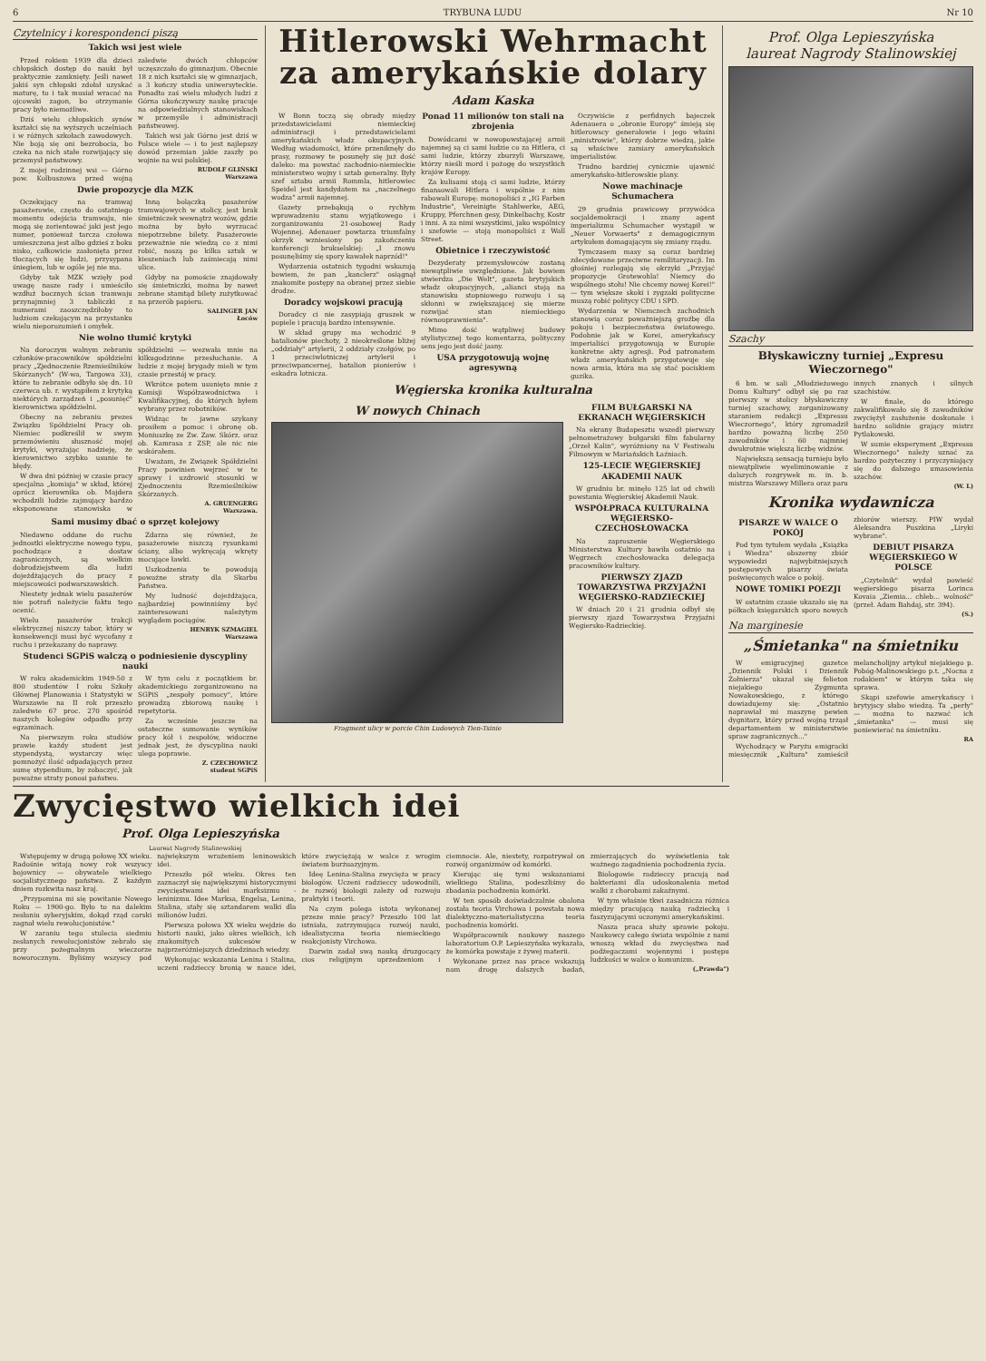6 TRYBUNA LUDU Nr 10
Czytelnicy i korespondenci piszą
Takich wsi jest wiele
Przed rokiem 1939 dla dzieci chłopskich dostęp do nauki był praktycznie zamknięty. Jeśli nawet jakiś syn chłopski zdołał uzyskać maturę, to i tak musiał wracać na ojcowski zagon, bo otrzymanie pracy było niemożliwe.
Dziś wielu chłopskich synów kształci się na wyższych uczelniach i w różnych szkołach zawodowych. Nie boją się oni bezrobocia, bo czeka na nich stałe rozwijający się przemysł państwowy.
Z mojej rodzinnej wsi — Górno pow. Kolbuszowa przed wojną zaledwie dwóch chłopców uczęszczało do gimnazjum. Obecnie 18 z nich kształci się w gimnazjach, a 3 kończy studia uniwersyteckie. Ponadto zaś wielu młodych ludzi z Górna ukończywszy naukę pracuje na odpowiedzialnych stanowiskach w przemyśle i administracji państwowej.
Takich wsi jak Górno jest dziś w Polsce wiele — i to jest najlepszy dowód przemian jakie zaszły po wojnie na wsi polskiej.
RUDOLF GLIŃSKI
Warszawa
Dwie propozycje dla MZK
Oczekujący na tramwaj pasażerowie, często do ostatniego momentu odejścia tramwaju, nie mogą się zorientować jaki jest jego numer, ponieważ tarcza czołowa umieszczona jest albo gdzieś z boku nisko, całkowicie zasłonięta przez tłoczących się ludzi, przysypana śniegiem, lub w ogóle jej nie ma.
Gdyby tak MZK wzięły pod uwagę nasze rady i umieściło wzdłuż bocznych ścian tramwaju przynajmniej 3 tabliczki z numerami zaoszczędziłoby to ludziom czekającym na przystanku wielu nieporozumień i omyłek.
Inną bolączką pasażerów tramwajowych w stolicy, jest brak śmietniczek wewnątrz wozów, gdzie można by było wyrzucać niepotrzebne bilety. Pasażerowie przeważnie nie wiedzą co z nimi robić, noszą po kilka sztuk w kieszeniach lub zaśmiecają nimi ulice.
Gdyby na pomoście znajdowały się śmietniczki, można by nawet zebrane stamtąd bilety zużytkować na przerób papieru.
SALINGER JAN
Łoców
Nie wolno tłumić krytyki
Na doroczym walnym zebraniu członków-pracowników spółdzielni pracy „Zjednoczenie Rzemieślników Skórzanych" (W-wa, Targowa 33), które to zebranie odbyło się dn. 10 czerwca ub. r. wystąpiłem z krytyką niektórych zarządzeń i „posunięć" kierownictwa spółdzielni.
Obecny na zebraniu prezes Związku Spółdzielni Pracy ob. Niemiec podkreślił w swym przemówieniu słuszność mojej krytyki, wyrażając nadzieję, że kierownictwo szybko usunie te błędy.
W dwa dni później w czasie pracy specjalna „komisja" w skład, której oprócz kierownika ob. Majdera wchodzili ludzie zajmujący bardzo eksponowane stanowiska w spółdzielni — wezwała mnie na kilkugodzinne przesłuchanie. A ludzie z mojej brygady mieli w tym czasie przestój w pracy.
Wkrótce potem usunięto mnie z Komisji Współzawodnictwa i Kwalifikacyjnej, do których byłem wybrany przez robotników.
Widząc te jawne szykany prosiłem o pomoc i obronę ob. Moniuszkę ze Zw. Zaw. Skórz. oraz ob. Kamrasa z ZSP, ale nic nie wskórałem.
Uważam, że Związek Spółdzielni Pracy powinien wejrzeć w te sprawy i uzdrowić stosunki w Zjednoczeniu Rzemieślników Skórzanych.
A. GRUENGERG
Warszawa.
Sami musimy dbać o sprzęt kolejowy
Niedawno oddane do ruchu jednostki elektryczne nowego typu, pochodzące z dostaw zagranicznych, są wielkim dobrodziejstwem dla ludzi dojeżdżających do pracy z miejscowości podwarszawskich.
Niestety jednak wielu pasażerów nie potrafi należycie faktu tego ocenić.
Wielu pasażerów trakcji elektrycznej niszczy tabor, który w konsekwencji musi być wycofany z ruchu i przekazany do naprawy.
Zdarza się również, że pasażerowie niszczą rysunkami ściany, albo wykręcają wkręty mocujące ławki.
Uszkodzenia te powodują poważne straty dla Skarbu Państwa.
My ludność dojeżdżająca, najbardziej powinniśmy być zainteresowani należytym wyglądem pociągów.
HENRYK SZMAGIEL
Warszawa
Studenci SGPiS walczą o podniesienie dyscypliny nauki
W roku akademickim 1949-50 z 800 studentów I roku Szkoły Głównej Planowania i Statystyki w Warszawie na II rok przeszło zaledwie 67 proc. 270 spośród naszych kolegów odpadło przy egzaminach.
Na pierwszym roku studiów prawie każdy student jest stypendystą, wystarczy więc pomnożyć ilość odpadających przez sumę stypendium, by zobaczyć, jak poważne straty ponosi państwo.
W tym celu z początkiem br. akademickiego zorganizowano na SGPiS „zespoły pomocy", które prowadzą zbiorową naukę i repetytoria.
Za wcześnie jeszcze na ostateczne sumowanie wyników pracy kół i zespołów, widoczne jednak jest, że dyscyplina nauki ulega poprawie.
Z. CZECHOWICZ
student SGPiS
Hitlerowski Wehrmacht
za amerykańskie dolary
Adam Kaska
W Bonn toczą się obrady między przedstawicielami niemieckiej administracji i przedstawicielami amerykańskich władz okupacyjnych. Według wiadomości, które przeniknęły do prasy, rozmowy te posunęły się już dość daleko: ma powstać zachodnio-niemieckie ministerstwo wojny i sztab generalny. Były szef sztabu armii Rommla, hitlerowiec Speidel jest kandydatem na „naczelnego wodza" armii najemnej.
Gazety przebąkują o rychłym wprowadzeniu stanu wyjątkowego i zorganizowaniu 21-osobowej Rady Wojennej. Adenauer powtarza triumfalny okrzyk wzniesiony po zakończeniu konferencji brukselskiej: „I znowu posunęliśmy się spory kawałek naprzód!"
Wydarzenia ostatnich tygodni wskazują bowiem, że pan „kanclerz" osiągnął znakomite postępy na obranej przez siebie drodze.
Doradcy wojskowi pracują
Doradcy ci nie zasypiają gruszek w popiele i pracują bardzo intensywnie.
W skład grupy ma wchodzić 9 batalionów piechoty, 2 nieokreślone bliżej „oddziały" artylerii, 2 oddziały czołgów, po 1 przeciwlotniczej artylerii i przeciwpancernej, batalion pionierów i eskadra lotnicza.
Ponad 11 milionów ton stali na zbrojenia
Dowódcami w nowopowstającej armii najemnej są ci sami ludzie co za Hitlera, ci sami ludzie, którzy zburzyli Warszawę, którzy nieśli mord i pożogę do wszystkich krajów Europy.
Za kulisami stoją ci sami ludzie, którzy finansowali Hitlera i wspólnie z nim rabowali Europę: monopoliści z „IG Farben Industrie", Vereinigte Stahlwerke, AEG, Kruppy, Pferchnen gesy, Dinkelbachy, Kostr i inni. A za nimi wszystkimi, jako wspólnicy i szefowie — stoją monopoliści z Wall Street.
Obietnice i rzeczywistość
Dezyderaty przemysłowców zostaną niewątpliwie uwzględnione. Jak bowiem stwierdza „Die Welt", gazeta brytyjskich władz okupacyjnych, „alianci stoją na stanowisku stopniowego rozwoju i są skłonni w zwiększającej się mierze rozwijać stan niemieckiego równouprawnienia".
Mimo dość wątpliwej budowy stylistycznej tego komentarza, polityczny sens jego jest dość jasny.
USA przygotowują wojnę agresywną
Oczywiście z perfidnych bajeczek Adenauera o „obronie Europy" śmieją się hitlerowscy generałowie i jego właśni „ministrowie", którzy dobrze wiedzą, jakie są właściwe zamiary amerykańskich imperialistów.
Trudno bardziej cynicznie ujawnić amerykańsko-hitlerowskie plany.
Nowe machinacje Schumachera
29 grudnia prawicowy przywódca socjaldemokracji i znany agent imperializmu Schumacher wystąpił w „Neuer Vorwaerts" z demagogicznym artykułem domagającym się zmiany rządu.
Tymczasem masy są coraz bardziej zdecydowane przeciwne remilitaryzacji. Im głośniej rozlegają się okrzyki „Przyjąć propozycje Grotewohla! Niemcy do wspólnego stołu! Nie chcemy nowej Korei!" — tym większe skoki i zygzaki polityczne muszą robić politycy CDU i SPD.
Wydarzenia w Niemczech zachodnich stanowią coraz poważniejszą groźbę dla pokoju i bezpieczeństwa światowego. Podobnie jak w Korei, amerykańscy imperialiści przygotowują w Europie konkretne akty agresji. Pod patronatem władz amerykańskich przygotowuje się nowa armia, która ma się stać pociskiem guzika.
Węgierska kronika kulturalna
W nowych Chinach
Fragment ulicy w porcie Chin Ludowych Tien-Tsinie
FILM BUŁGARSKI NA EKRANACH WĘGIERSKICH
Na ekrany Budapesztu wszedł pierwszy pełnometrażowy bułgarski film fabularny „Orzeł Kalin", wyróżniony na V Festiwalu Filmowym w Mariańskich Łaźniach.
125-LECIE WĘGIERSKIEJ AKADEMII NAUK
W grudniu br. minęło 125 lat od chwili powstania Węgierskiej Akademii Nauk.
WSPÓŁPRACA KULTURALNA WĘGIERSKO-CZECHOSŁOWACKA
Na zaproszenie Węgierskiego Ministerstwa Kultury bawiła ostatnio na Węgrzech czechosłowacka delegacja pracowników kultury.
PIERWSZY ZJAZD TOWARZYSTWA PRZYJAŹNI WĘGIERSKO-RADZIECKIEJ
W dniach 20 i 21 grudnia odbył się pierwszy zjazd Towarzystwa Przyjaźni Węgiersko-Radzieckiej.
Prof. Olga Lepieszyńska
laureat Nagrody Stalinowskiej
Szachy
Błyskawiczny turniej „Expresu Wieczornego"
6 bm. w sali „Młodzieżowego Domu Kultury" odbył się po raz pierwszy w stolicy błyskawiczny turniej szachowy, zorganizowany staraniem redakcji „Expressu Wieczornego", który zgromadził bardzo poważną liczbę 250 zawodników i 60 najmniej dwukrotnie większą liczbę widzów.
Największą sensacją turnieju było niewątpliwie wyeliminowanie z dalszych rozgrywek m. in. b. mistrza Warszawy Millera oraz paru innych znanych i silnych szachistów.
W finale, do którego zakwalifikowało się 8 zawodników zwyciężył zasłużenie doskonale i bardzo solidnie grający mistrz Pytlakowski.
W sumie eksperyment „Expressu Wieczornego" należy uznać za bardzo pożyteczny i przyczyniający się do dalszego umasowienia szachów.
(W. L)
Kronika wydawnicza
PISARZE W WALCE O POKÓJ
Pod tym tytułem wydała „Książka i Wiedza" obszerny zbiór wypowiedzi najwybitniejszych postępowych pisarzy świata poświęconych walce o pokój.
NOWE TOMIKI POEZJI
W ostatnim czasie ukazało się na półkach księgarskich sporo nowych zbiorów wierszy. PIW wydał Aleksandra Puszkina „Liryki wybrane".
DEBIUT PISARZA WĘGIERSKIEGO W POLSCE
„Czytelnik" wydał powieść węgierskiego pisarza Lorinca Kovaia „Ziemia... chleb... wolność" (przeł. Adam Bahdaj, str. 394).
(S.)
Na marginesie
„Śmietanka" na śmietniku
W emigracyjnej gazetce „Dziennik Polski i Dziennik Żołnierza" ukazał się felieton niejakiego Zygmunta Nowakowskiego, z którego dowiadujemy się: „Ostatnio naprawiał mi maszynę pewien dygnitarz, który przed wojną trząsł departamentem w ministerstwie spraw zagranicznych..."
Wychodzący w Paryżu emigracki miesięcznik „Kultura" zamieścił melancholijny artykuł niejakiego p. Pobóg-Malinowskiego p.t. „Nocna z rodakiem" w którym taka się sprawa.
Skąpi szefowie amerykańscy i brytyjscy słabo wiedzą. Ta „perły" — można to nazwać ich „śmietanka" — musi się poniewierać na śmietniku.
RA
Zwycięstwo wielkich idei
Prof. Olga Lepieszyńska
Laureat Nagrody Stalinowskiej
Wstępujemy w drugą połowę XX wieku. Radośnie witają nowy rok wszyscy bojownicy — obywatele wielkiego socjalistycznego państwa. Z każdym dniem rozkwita nasz kraj.
„Przypomina mi się powitanie Nowego Roku — 1900-go. Było to na dalekim zesłaniu syberyjskim, dokąd rząd carski zagnał wielu rewolucjonistów."
W zaraniu tego stulecia siedmiu zesłanych rewolucjonistów zebrało się przy pożegnalnym wieczorze noworocznym. Byliśmy wszyscy pod największym wrażeniem leninowskich idei.
Przeszło pół wieku. Okres ten zaznaczył się największymi historycznymi zwycięstwami idei marksizmu - leninizmu. Idee Marksa, Engelsa, Lenina, Stalina, stały się sztandarem walki dla milionów ludzi.
Pierwsza połowa XX wieku wejdzie do historii nauki, jako okres wielkich, ich znakomitych sukcesów w najprzeróżniejszych dziedzinach wiedzy.
Wykonując wskazania Lenina i Stalina, uczeni radzieccy bronią w nauce idei, które zwyciężają w walce z wrogim światem burżuazyjnym.
Ideę Lenina-Stalina zwycięża w pracy biologów. Uczeni radzieccy udowodnili, że rozwój biologii zależy od rozwoju praktyki i teorii.
Na czym polega istota wykonanej przeze mnie pracy? Przeszło 100 lat istniała, zatrzymująca rozwój nauki, idealistyczna teoria niemieckiego reakcjonisty Virchowa.
Darwin zadał swą nauką druzgocący cios religijnym uprzedzeniom i ciemnocie. Ale, niestety, rozpatrywał on rozwój organizmów od komórki.
Kierując się tymi wskazaniami wielkiego Stalina, podeszliśmy do zbadania pochodzenia komórki.
W ten sposób doświadczalnie obalona została teoria Virchowa i powstała nowa dialektyczno-materialistyczna teoria pochodzenia komórki.
Współpracownik naukowy naszego laboratorium O.P. Lepieszyńska wykazała, że komórka powstaje z żywej materii.
Wykonane przez nas prace wskazują nam drogę dalszych badań, zmierzających do wyświetlenia tak ważnego zagadnienia pochodzenia życia.
Biologowie radzieccy pracują nad bakteriami dla udoskonalenia metod walki z chorobami zakaźnymi.
W tym właśnie tkwi zasadnicza różnica między pracującą nauką radziecką i faszyzującymi uczonymi amerykańskimi.
Nasza praca służy sprawie pokoju. Naukowcy całego świata wspólnie z nami wnoszą wkład do zwycięstwa nad podżegaczami wojennymi i postępu ludzkości w walce o komunizm.
(„Prawda")